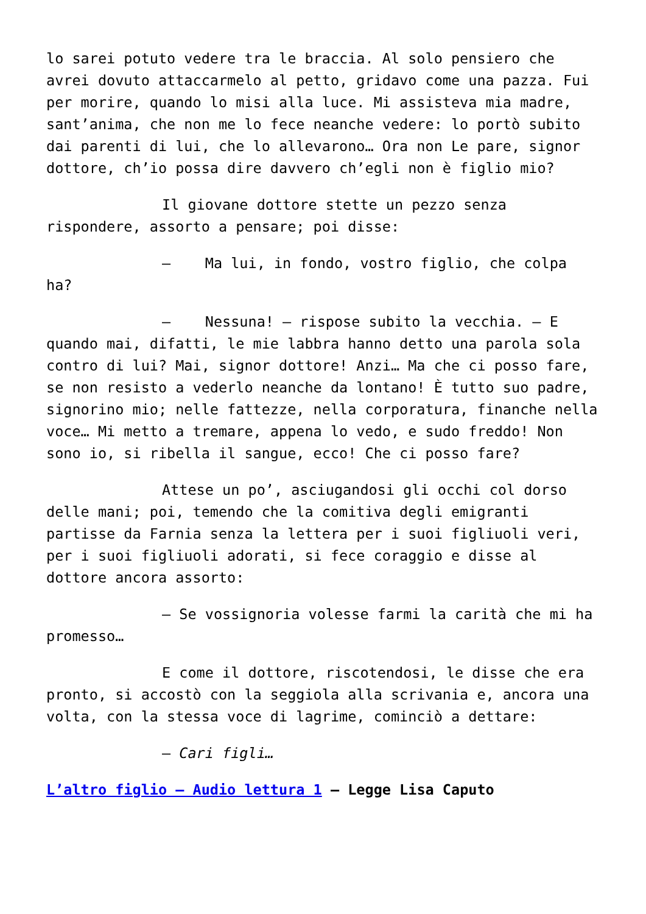lo sarei potuto vedere tra le braccia. Al solo pensiero che avrei dovuto attaccarmelo al petto, gridavo come una pazza. Fui per morire, quando lo misi alla luce. Mi assisteva mia madre, sant’anima, che non me lo fece neanche vedere: lo portò subito dai parenti di lui, che lo allevarono… Ora non Le pare, signor dottore, ch’io possa dire davvero ch’egli non è figlio mio?
Il giovane dottore stette un pezzo senza rispondere, assorto a pensare; poi disse:
– Ma lui, in fondo, vostro figlio, che colpa ha?
– Nessuna! – rispose subito la vecchia. – E quando mai, difatti, le mie labbra hanno detto una parola sola contro di lui? Mai, signor dottore! Anzi… Ma che ci posso fare, se non resisto a vederlo neanche da lontano! È tutto suo padre, signorino mio; nelle fattezze, nella corporatura, finanche nella voce… Mi metto a tremare, appena lo vedo, e sudo freddo! Non sono io, si ribella il sangue, ecco! Che ci posso fare?
Attese un po’, asciugandosi gli occhi col dorso delle mani; poi, temendo che la comitiva degli emigranti partisse da Farnia senza la lettera per i suoi figliuoli veri, per i suoi figliuoli adorati, si fece coraggio e disse al dottore ancora assorto:
– Se vossignoria volesse farmi la carità che mi ha promesso…
E come il dottore, riscotendosi, le disse che era pronto, si accostò con la seggiola alla scrivania e, ancora una volta, con la stessa voce di lagrime, cominciò a dettare:
– Cari figli…
L’altro figlio – Audio lettura 1 – Legge Lisa Caputo